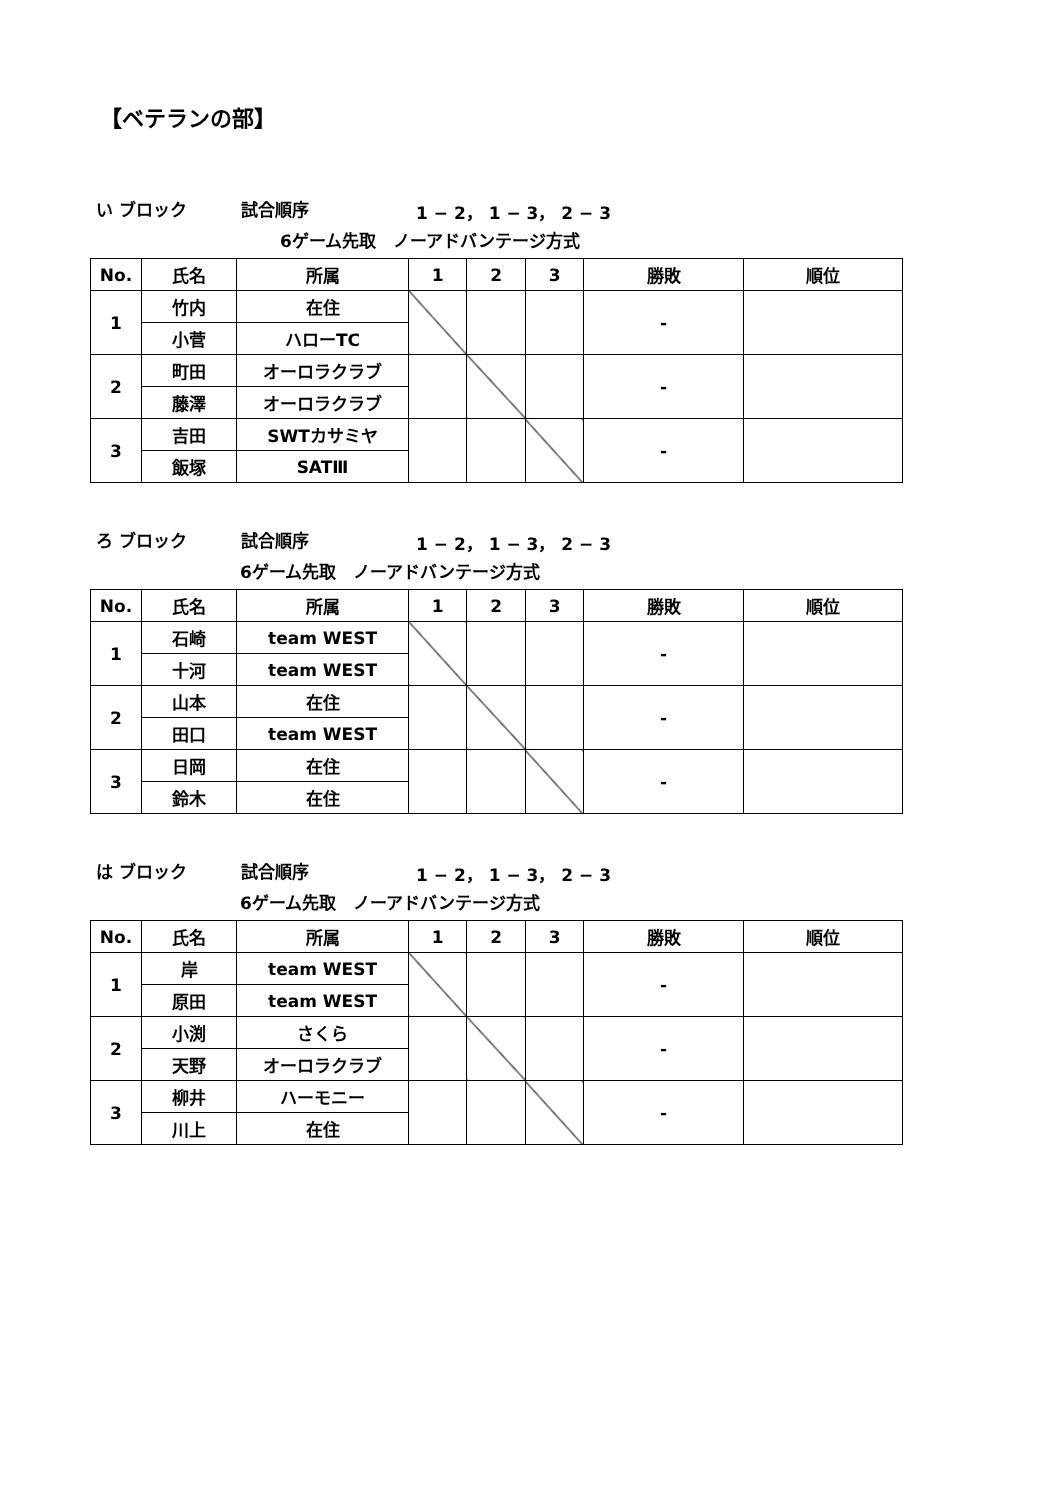【ベテランの部】
い ブロック 試合順序 1 − 2， 1 − 3， 2 − 3
6ゲーム先取　ノーアドバンテージ方式
| No. | 氏名 | 所属 | 1 | 2 | 3 | 勝敗 | 順位 |
| --- | --- | --- | --- | --- | --- | --- | --- |
| 1 | 竹内 | 在住 | | | | - | |
| | 小菅 | ハローTC | | | | | |
| 2 | 町田 | オーロラクラブ | | | | - | |
| | 藤澤 | オーロラクラブ | | | | | |
| 3 | 吉田 | SWTカサミヤ | | | | - | |
| | 飯塚 | SATⅢ | | | | | |
ろ ブロック 試合順序 1 − 2， 1 − 3， 2 − 3
6ゲーム先取　ノーアドバンテージ方式
| No. | 氏名 | 所属 | 1 | 2 | 3 | 勝敗 | 順位 |
| --- | --- | --- | --- | --- | --- | --- | --- |
| 1 | 石崎 | team WEST | | | | - | |
| | 十河 | team WEST | | | | | |
| 2 | 山本 | 在住 | | | | - | |
| | 田口 | team WEST | | | | | |
| 3 | 日岡 | 在住 | | | | - | |
| | 鈴木 | 在住 | | | | | |
は ブロック 試合順序 1 − 2， 1 − 3， 2 − 3
6ゲーム先取　ノーアドバンテージ方式
| No. | 氏名 | 所属 | 1 | 2 | 3 | 勝敗 | 順位 |
| --- | --- | --- | --- | --- | --- | --- | --- |
| 1 | 岸 | team WEST | | | | - | |
| | 原田 | team WEST | | | | | |
| 2 | 小渕 | さくら | | | | - | |
| | 天野 | オーロラクラブ | | | | | |
| 3 | 柳井 | ハーモニー | | | | - | |
| | 川上 | 在住 | | | | | |